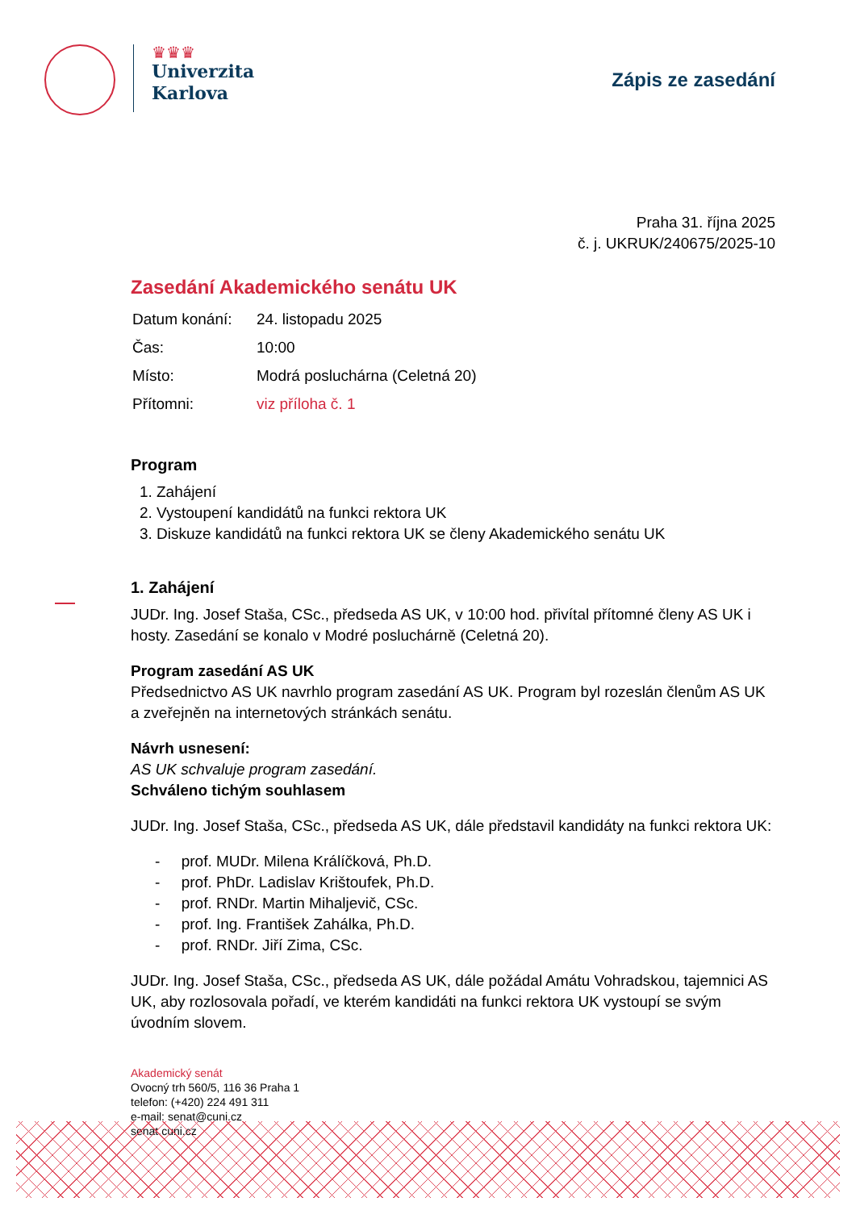♛♛♛
Univerzita
Karlova
Zápis ze zasedání
Praha 31. října 2025
č. j. UKRUK/240675/2025-10
Zasedání Akademického senátu UK
| Datum konání: | 24. listopadu 2025 |
| Čas: | 10:00 |
| Místo: | Modrá posluchárna (Celetná 20) |
| Přítomni: | viz příloha č. 1 |
Program
1. Zahájení
2. Vystoupení kandidátů na funkci rektora UK
3. Diskuze kandidátů na funkci rektora UK se členy Akademického senátu UK
1. Zahájení
JUDr. Ing. Josef Staša, CSc., předseda AS UK, v 10:00 hod. přivítal přítomné členy AS UK i hosty. Zasedání se konalo v Modré posluchárně (Celetná 20).
Program zasedání AS UK
Předsednictvo AS UK navrhlo program zasedání AS UK. Program byl rozeslán členům AS UK a zveřejněn na internetových stránkách senátu.
Návrh usnesení:
AS UK schvaluje program zasedání.
Schváleno tichým souhlasem
JUDr. Ing. Josef Staša, CSc., předseda AS UK, dále představil kandidáty na funkci rektora UK:
- prof. MUDr. Milena Králíčková, Ph.D.
- prof. PhDr. Ladislav Krištoufek, Ph.D.
- prof. RNDr. Martin Mihaljevič, CSc.
- prof. Ing. František Zahálka, Ph.D.
- prof. RNDr. Jiří Zima, CSc.
JUDr. Ing. Josef Staša, CSc., předseda AS UK, dále požádal Amátu Vohradskou, tajemnici AS UK, aby rozlosovala pořadí, ve kterém kandidáti na funkci rektora UK vystoupí se svým úvodním slovem.
Akademický senát
Ovocný trh 560/5, 116 36 Praha 1
telefon: (+420) 224 491 311
e-mail: senat@cuni.cz
senat.cuni.cz